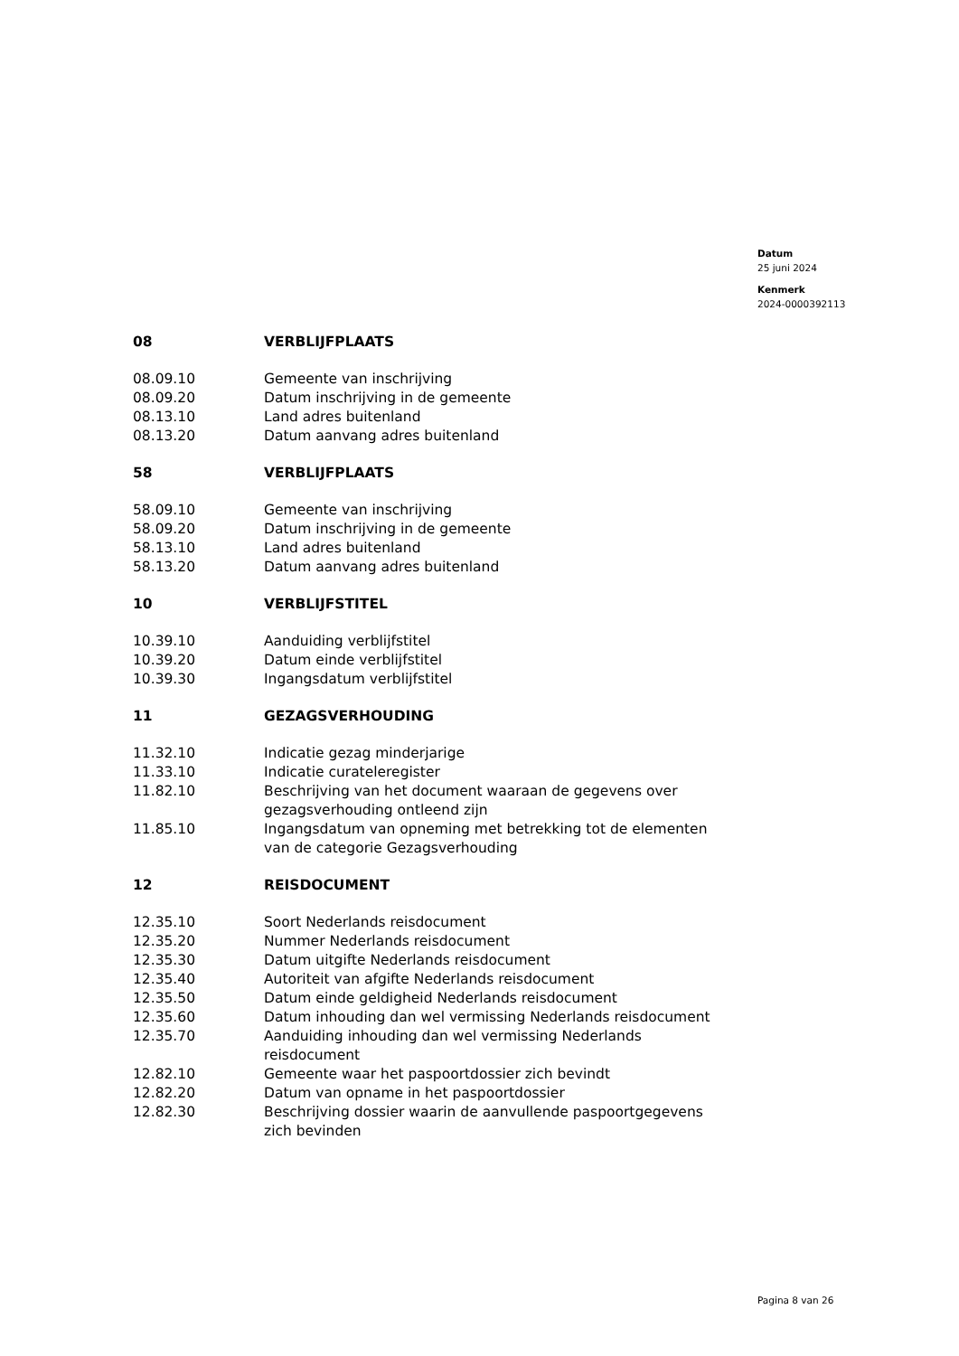Datum
25 juni 2024
Kenmerk
2024-0000392113
| 08 | VERBLIJFPLAATS |
| 08.09.10 | Gemeente van inschrijving |
| 08.09.20 | Datum inschrijving in de gemeente |
| 08.13.10 | Land adres buitenland |
| 08.13.20 | Datum aanvang adres buitenland |
| 58 | VERBLIJFPLAATS |
| 58.09.10 | Gemeente van inschrijving |
| 58.09.20 | Datum inschrijving in de gemeente |
| 58.13.10 | Land adres buitenland |
| 58.13.20 | Datum aanvang adres buitenland |
| 10 | VERBLIJFSTITEL |
| 10.39.10 | Aanduiding verblijfstitel |
| 10.39.20 | Datum einde verblijfstitel |
| 10.39.30 | Ingangsdatum verblijfstitel |
| 11 | GEZAGSVERHOUDING |
| 11.32.10 | Indicatie gezag minderjarige |
| 11.33.10 | Indicatie curateleregister |
| 11.82.10 | Beschrijving van het document waaraan de gegevens over gezagsverhouding ontleend zijn |
| 11.85.10 | Ingangsdatum van opneming met betrekking tot de elementen van de categorie Gezagsverhouding |
| 12 | REISDOCUMENT |
| 12.35.10 | Soort Nederlands reisdocument |
| 12.35.20 | Nummer Nederlands reisdocument |
| 12.35.30 | Datum uitgifte Nederlands reisdocument |
| 12.35.40 | Autoriteit van afgifte Nederlands reisdocument |
| 12.35.50 | Datum einde geldigheid Nederlands reisdocument |
| 12.35.60 | Datum inhouding dan wel vermissing Nederlands reisdocument |
| 12.35.70 | Aanduiding inhouding dan wel vermissing Nederlands reisdocument |
| 12.82.10 | Gemeente waar het paspoortdossier zich bevindt |
| 12.82.20 | Datum van opname in het paspoortdossier |
| 12.82.30 | Beschrijving dossier waarin de aanvullende paspoortgegevens zich bevinden |
Pagina 8 van 26